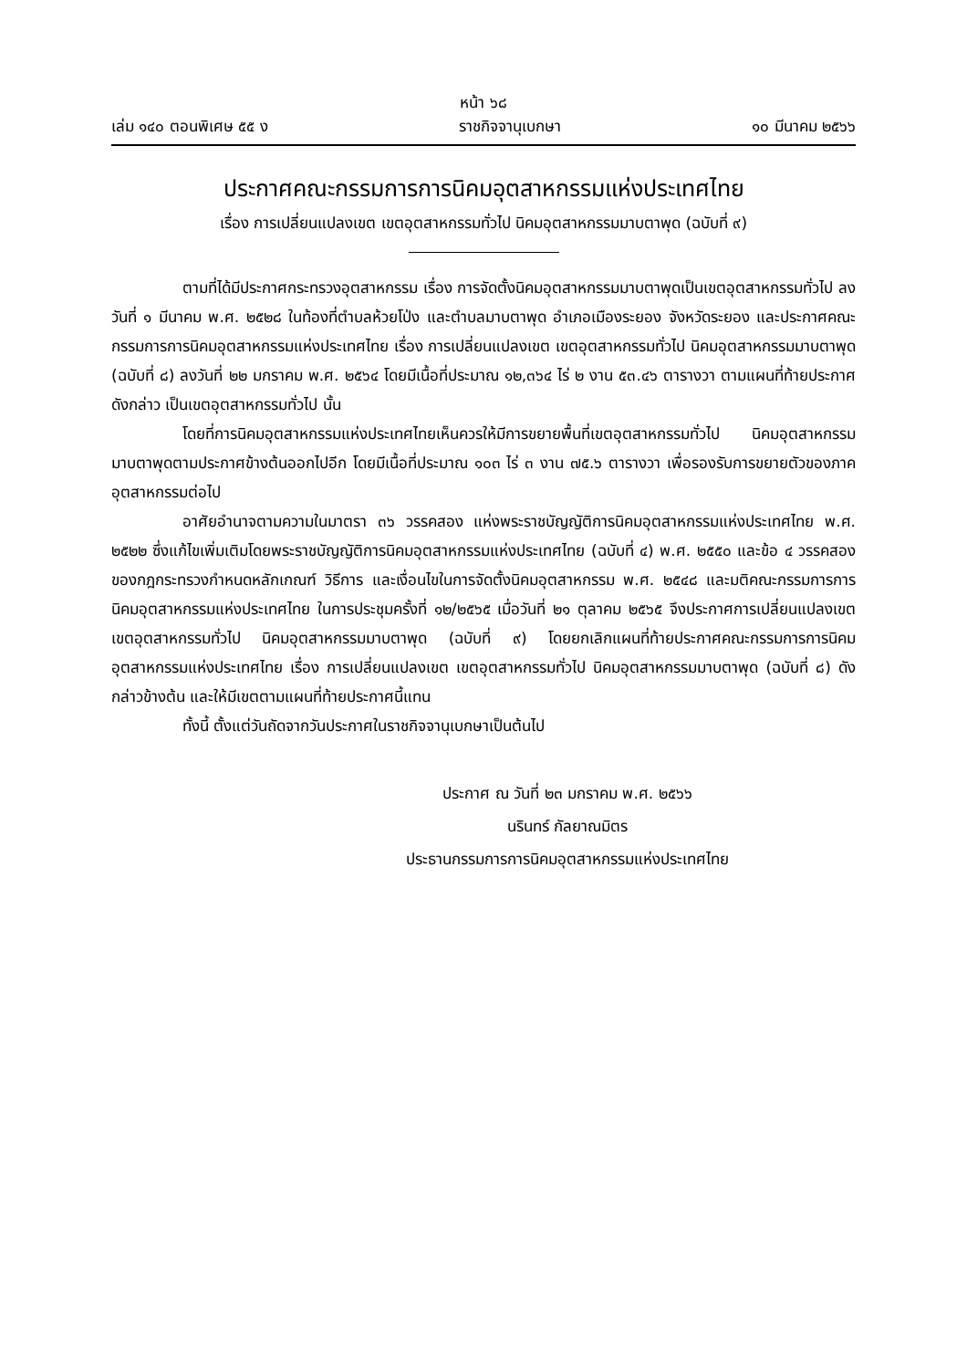หน้า ๖๘
เล่ม ๑๔๐ ตอนพิเศษ ๕๕ ง ราชกิจจานุเบกษา ๑๐ มีนาคม ๒๕๖๖
ประกาศคณะกรรมการการนิคมอุตสาหกรรมแห่งประเทศไทย
เรื่อง การเปลี่ยนแปลงเขต เขตอุตสาหกรรมทั่วไป นิคมอุตสาหกรรมมาบตาพุด (ฉบับที่ ๙)
ตามที่ได้มีประกาศกระทรวงอุตสาหกรรม เรื่อง การจัดตั้งนิคมอุตสาหกรรมมาบตาพุดเป็นเขตอุตสาหกรรมทั่วไป ลงวันที่ ๑ มีนาคม พ.ศ. ๒๕๒๘ ในท้องที่ตำบลห้วยโป่ง และตำบลมาบตาพุด อำเภอเมืองระยอง จังหวัดระยอง และประกาศคณะกรรมการการนิคมอุตสาหกรรมแห่งประเทศไทย เรื่อง การเปลี่ยนแปลงเขต เขตอุตสาหกรรมทั่วไป นิคมอุตสาหกรรมมาบตาพุด (ฉบับที่ ๘) ลงวันที่ ๒๒ มกราคม พ.ศ. ๒๕๖๔ โดยมีเนื้อที่ประมาณ ๑๒,๓๖๔ ไร่ ๒ งาน ๕๓.๔๖ ตารางวา ตามแผนที่ท้ายประกาศดังกล่าว เป็นเขตอุตสาหกรรมทั่วไป นั้น
โดยที่การนิคมอุตสาหกรรมแห่งประเทศไทยเห็นควรให้มีการขยายพื้นที่เขตอุตสาหกรรมทั่วไป นิคมอุตสาหกรรมมาบตาพุดตามประกาศข้างต้นออกไปอีก โดยมีเนื้อที่ประมาณ ๑๐๓ ไร่ ๓ งาน ๗๕.๖ ตารางวา เพื่อรองรับการขยายตัวของภาคอุตสาหกรรมต่อไป
อาศัยอำนาจตามความในมาตรา ๓๖ วรรคสอง แห่งพระราชบัญญัติการนิคมอุตสาหกรรมแห่งประเทศไทย พ.ศ. ๒๕๒๒ ซึ่งแก้ไขเพิ่มเติมโดยพระราชบัญญัติการนิคมอุตสาหกรรมแห่งประเทศไทย (ฉบับที่ ๔) พ.ศ. ๒๕๕๐ และข้อ ๔ วรรคสอง ของกฎกระทรวงกำหนดหลักเกณฑ์ วิธีการ และเงื่อนไขในการจัดตั้งนิคมอุตสาหกรรม พ.ศ. ๒๕๔๘ และมติคณะกรรมการการนิคมอุตสาหกรรมแห่งประเทศไทย ในการประชุมครั้งที่ ๑๒/๒๕๖๕ เมื่อวันที่ ๒๑ ตุลาคม ๒๕๖๕ จึงประกาศการเปลี่ยนแปลงเขต เขตอุตสาหกรรมทั่วไป นิคมอุตสาหกรรมมาบตาพุด (ฉบับที่ ๙) โดยยกเลิกแผนที่ท้ายประกาศคณะกรรมการการนิคมอุตสาหกรรมแห่งประเทศไทย เรื่อง การเปลี่ยนแปลงเขต เขตอุตสาหกรรมทั่วไป นิคมอุตสาหกรรมมาบตาพุด (ฉบับที่ ๘) ดังกล่าวข้างต้น และให้มีเขตตามแผนที่ท้ายประกาศนี้แทน
ทั้งนี้ ตั้งแต่วันถัดจากวันประกาศในราชกิจจานุเบกษาเป็นต้นไป
ประกาศ ณ วันที่ ๒๓ มกราคม พ.ศ. ๒๕๖๖
นรินทร์ กัลยาณมิตร
ประธานกรรมการการนิคมอุตสาหกรรมแห่งประเทศไทย